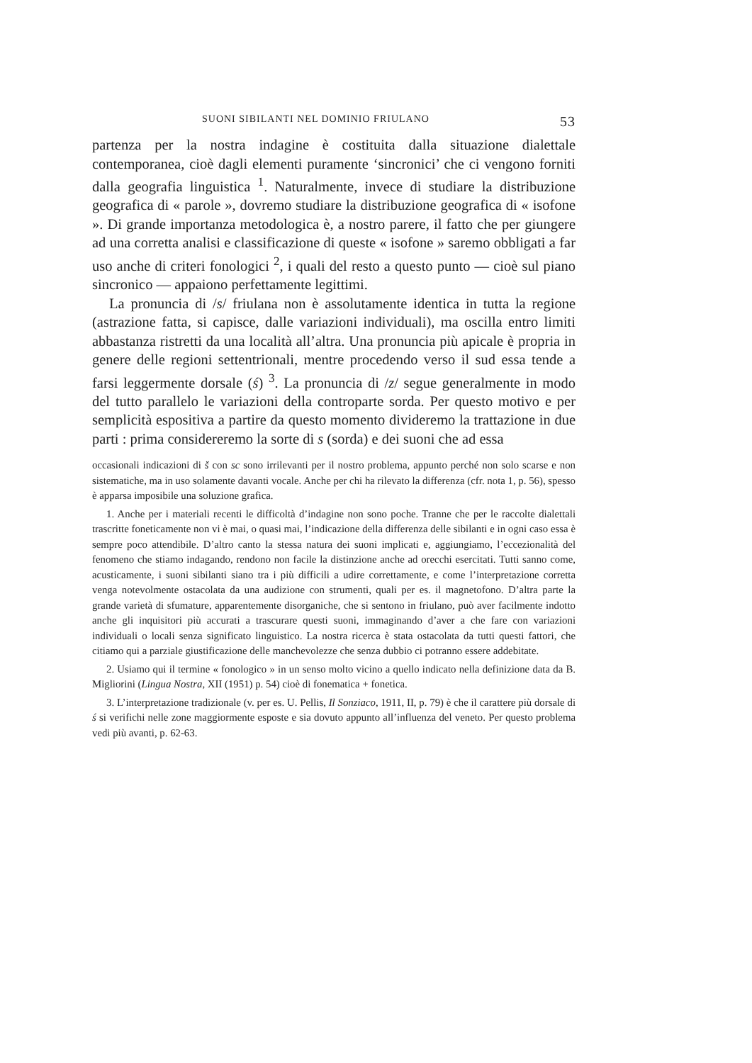SUONI SIBILANTI NEL DOMINIO FRIULANO 53
partenza per la nostra indagine è costituita dalla situazione dialettale contemporanea, cioè dagli elementi puramente ‘sincronici’ che ci vengono forniti dalla geografia linguistica <sup>1</sup>. Naturalmente, invece di studiare la distribuzione geografica di « parole », dovremo studiare la distribuzione geografica di « isofone ». Di grande importanza metodologica è, a nostro parere, il fatto che per giungere ad una corretta analisi e classificazione di queste « isofone » saremo obbligati a far uso anche di criteri fonologici <sup>2</sup>, i quali del resto a questo punto — cioè sul piano sincronico — appaiono perfettamente legittimi.
La pronuncia di /s/ friulana non è assolutamente identica in tutta la regione (astrazione fatta, si capisce, dalle variazioni individuali), ma oscilla entro limiti abbastanza ristretti da una località all’altra. Una pronuncia più apicale è propria in genere delle regioni settentrionali, mentre procedendo verso il sud essa tende a farsi leggermente dorsale (ś) <sup>3</sup>. La pronuncia di /z/ segue generalmente in modo del tutto parallelo le variazioni della controparte sorda. Per questo motivo e per semplicità espositiva a partire da questo momento divideremo la trattazione in due parti : prima considereremo la sorte di s (sorda) e dei suoni che ad essa
occasionali indicazioni di š con sc sono irrilevanti per il nostro problema, appunto perché non solo scarse e non sistematiche, ma in uso solamente davanti vocale. Anche per chi ha rilevato la differenza (cfr. nota 1, p. 56), spesso è apparsa imposibile una soluzione grafica.
1. Anche per i materiali recenti le difficoltà d’indagine non sono poche. Tranne che per le raccolte dialettali trascritte foneticamente non vi è mai, o quasi mai, l’indicazione della differenza delle sibilanti e in ogni caso essa è sempre poco attendibile. D’altro canto la stessa natura dei suoni implicati e, aggiungiamo, l’eccezionalità del fenomeno che stiamo indagando, rendono non facile la distinzione anche ad orecchi esercitati. Tutti sanno come, acusticamente, i suoni sibilanti siano tra i più difficili a udire correttamente, e come l’interpretazione corretta venga notevolmente ostacolata da una audizione con strumenti, quali per es. il magnetofono. D’altra parte la grande varietà di sfumature, apparentemente disorganiche, che si sentono in friulano, può aver facilmente indotto anche gli inquisitori più accurati a trascurare questi suoni, immaginando d’aver a che fare con variazioni individuali o locali senza significato linguistico. La nostra ricerca è stata ostacolata da tutti questi fattori, che citiamo qui a parziale giustificazione delle manchevolezze che senza dubbio ci potranno essere addebitate.
2. Usiamo qui il termine « fonologico » in un senso molto vicino a quello indicato nella definizione data da B. Migliorini (Lingua Nostra, XII (1951) p. 54) cioè di fonematica + fonetica.
3. L’interpretazione tradizionale (v. per es. U. Pellis, Il Sonziaco, 1911, II, p. 79) è che il carattere più dorsale di ś si verifichi nelle zone maggiormente esposte e sia dovuto appunto all’influenza del veneto. Per questo problema vedi più avanti, p. 62-63.